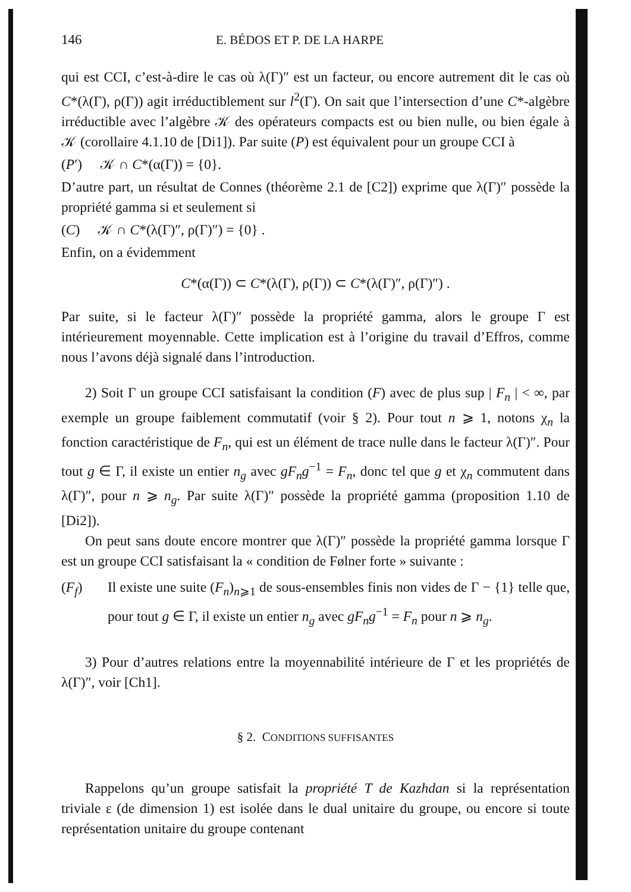146 E. BÉDOS ET P. DE LA HARPE
qui est CCI, c’est-à-dire le cas où λ(Γ)″ est un facteur, ou encore autrement dit le cas où C*(λ(Γ), ρ(Γ)) agit irréductiblement sur l<sup>2</sup>(Γ). On sait que l’intersection d’une C*-algèbre irréductible avec l’algèbre 𝒦 des opérateurs compacts est ou bien nulle, ou bien égale à 𝒦 (corollaire 4.1.10 de [Di1]). Par suite (P) est équivalent pour un groupe CCI à
(P′) 𝒦 ∩ C*(α(Γ)) = {0}.
D’autre part, un résultat de Connes (théorème 2.1 de [C2]) exprime que λ(Γ)″ possède la propriété gamma si et seulement si
(C) 𝒦 ∩ C*(λ(Γ)″, ρ(Γ)″) = {0} .
Enfin, on a évidemment
C*(α(Γ)) ⊂ C*(λ(Γ), ρ(Γ)) ⊂ C*(λ(Γ)″, ρ(Γ)″) .
Par suite, si le facteur λ(Γ)″ possède la propriété gamma, alors le groupe Γ est intérieurement moyennable. Cette implication est à l’origine du travail d’Effros, comme nous l’avons déjà signalé dans l’introduction.
2) Soit Γ un groupe CCI satisfaisant la condition (F) avec de plus sup | F<sub>n</sub> | < ∞, par exemple un groupe faiblement commutatif (voir § 2). Pour tout n ⩾ 1, notons χ<sub>n</sub> la fonction caractéristique de F<sub>n</sub>, qui est un élément de trace nulle dans le facteur λ(Γ)″. Pour tout g ∈ Γ, il existe un entier n<sub>g</sub> avec gF<sub>n</sub>g<sup>−1</sup> = F<sub>n</sub>, donc tel que g et χ<sub>n</sub> commutent dans λ(Γ)″, pour n ⩾ n<sub>g</sub>. Par suite λ(Γ)″ possède la propriété gamma (proposition 1.10 de [Di2]).
On peut sans doute encore montrer que λ(Γ)″ possède la propriété gamma lorsque Γ est un groupe CCI satisfaisant la « condition de Følner forte » suivante :
(F<sub>f</sub>) Il existe une suite (F<sub>n</sub>)<sub>n⩾1</sub> de sous-ensembles finis non vides de Γ − {1} telle que, pour tout g ∈ Γ, il existe un entier n<sub>g</sub> avec gF<sub>n</sub>g<sup>−1</sup> = F<sub>n</sub> pour n ⩾ n<sub>g</sub>.
3) Pour d’autres relations entre la moyennabilité intérieure de Γ et les propriétés de λ(Γ)″, voir [Ch1].
§ 2. CONDITIONS SUFFISANTES
Rappelons qu’un groupe satisfait la propriété T de Kazhdan si la représentation triviale ε (de dimension 1) est isolée dans le dual unitaire du groupe, ou encore si toute représentation unitaire du groupe contenant